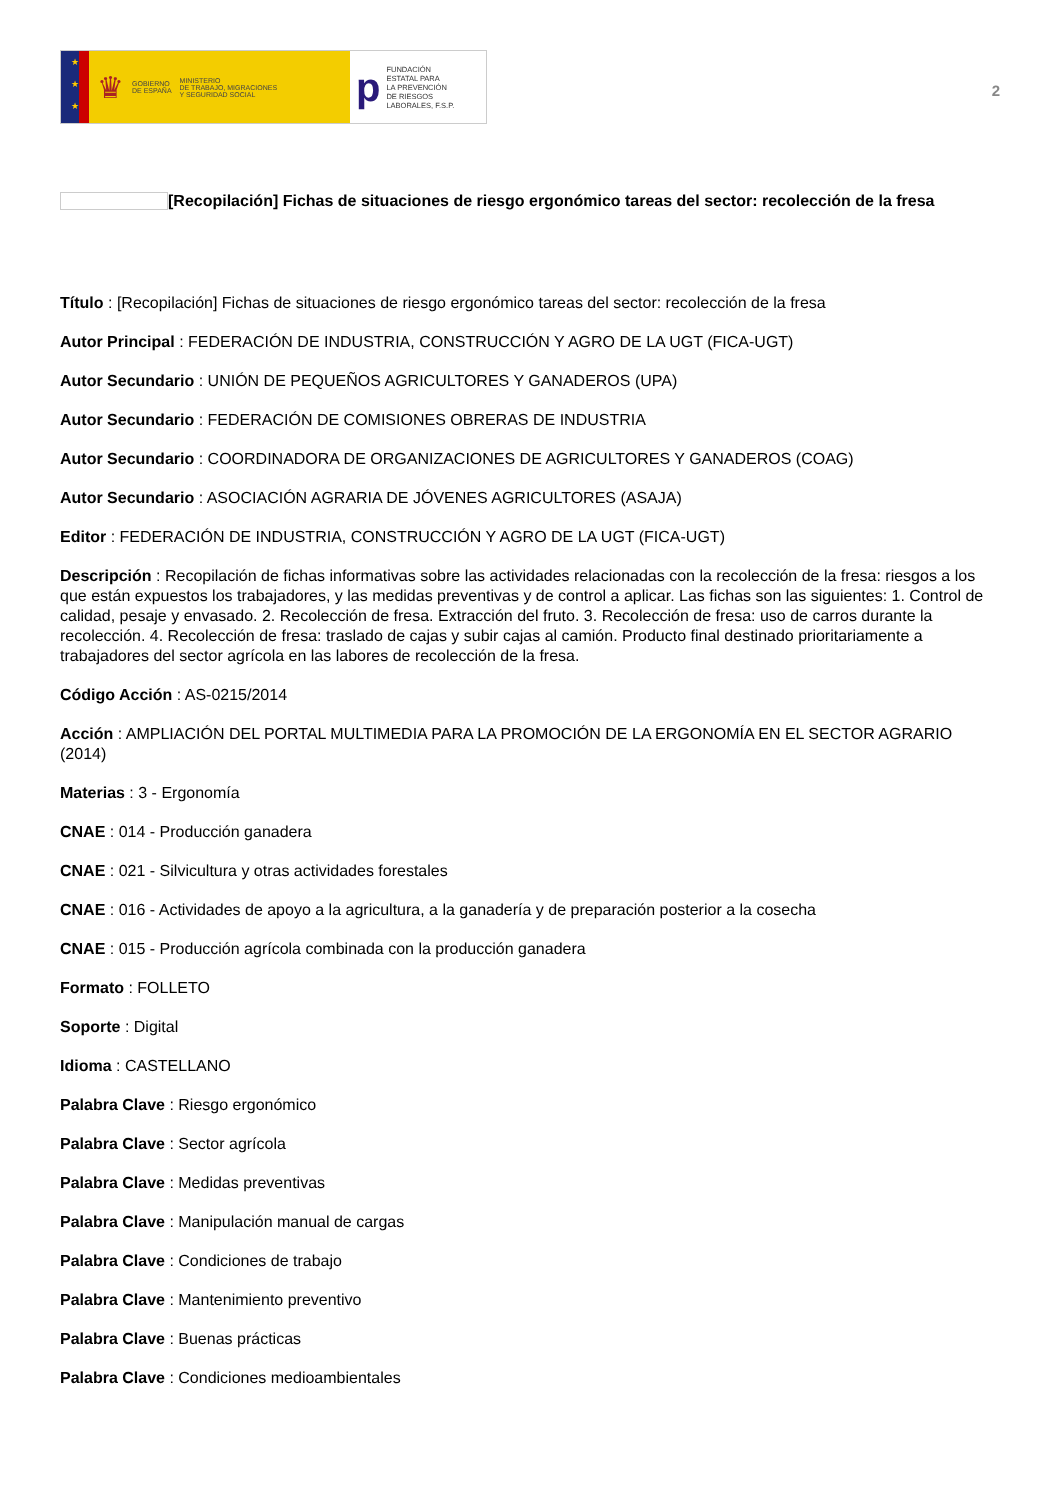★
★
★
♛ GOBIERNO
DE ESPAÑA MINISTERIO
DE TRABAJO, MIGRACIONES
Y SEGURIDAD SOCIAL
p FUNDACIÓN
ESTATAL PARA
LA PREVENCIÓN
DE RIESGOS
LABORALES, F.S.P.
2
[Recopilación] Fichas de situaciones de riesgo ergonómico tareas del sector: recolección de la fresa
Título : [Recopilación] Fichas de situaciones de riesgo ergonómico tareas del sector: recolección de la fresa
Autor Principal : FEDERACIÓN DE INDUSTRIA, CONSTRUCCIÓN Y AGRO DE LA UGT (FICA-UGT)
Autor Secundario : UNIÓN DE PEQUEÑOS AGRICULTORES Y GANADEROS (UPA)
Autor Secundario : FEDERACIÓN DE COMISIONES OBRERAS DE INDUSTRIA
Autor Secundario : COORDINADORA DE ORGANIZACIONES DE AGRICULTORES Y GANADEROS (COAG)
Autor Secundario : ASOCIACIÓN AGRARIA DE JÓVENES AGRICULTORES (ASAJA)
Editor : FEDERACIÓN DE INDUSTRIA, CONSTRUCCIÓN Y AGRO DE LA UGT (FICA-UGT)
Descripción : Recopilación de fichas informativas sobre las actividades relacionadas con la recolección de la fresa: riesgos a los que están expuestos los trabajadores, y las medidas preventivas y de control a aplicar. Las fichas son las siguientes: 1. Control de calidad, pesaje y envasado. 2. Recolección de fresa. Extracción del fruto. 3. Recolección de fresa: uso de carros durante la recolección. 4. Recolección de fresa: traslado de cajas y subir cajas al camión. Producto final destinado prioritariamente a trabajadores del sector agrícola en las labores de recolección de la fresa.
Código Acción : AS-0215/2014
Acción : AMPLIACIÓN DEL PORTAL MULTIMEDIA PARA LA PROMOCIÓN DE LA ERGONOMÍA EN EL SECTOR AGRARIO (2014)
Materias : 3 - Ergonomía
CNAE : 014 - Producción ganadera
CNAE : 021 - Silvicultura y otras actividades forestales
CNAE : 016 - Actividades de apoyo a la agricultura, a la ganadería y de preparación posterior a la cosecha
CNAE : 015 - Producción agrícola combinada con la producción ganadera
Formato : FOLLETO
Soporte : Digital
Idioma : CASTELLANO
Palabra Clave : Riesgo ergonómico
Palabra Clave : Sector agrícola
Palabra Clave : Medidas preventivas
Palabra Clave : Manipulación manual de cargas
Palabra Clave : Condiciones de trabajo
Palabra Clave : Mantenimiento preventivo
Palabra Clave : Buenas prácticas
Palabra Clave : Condiciones medioambientales